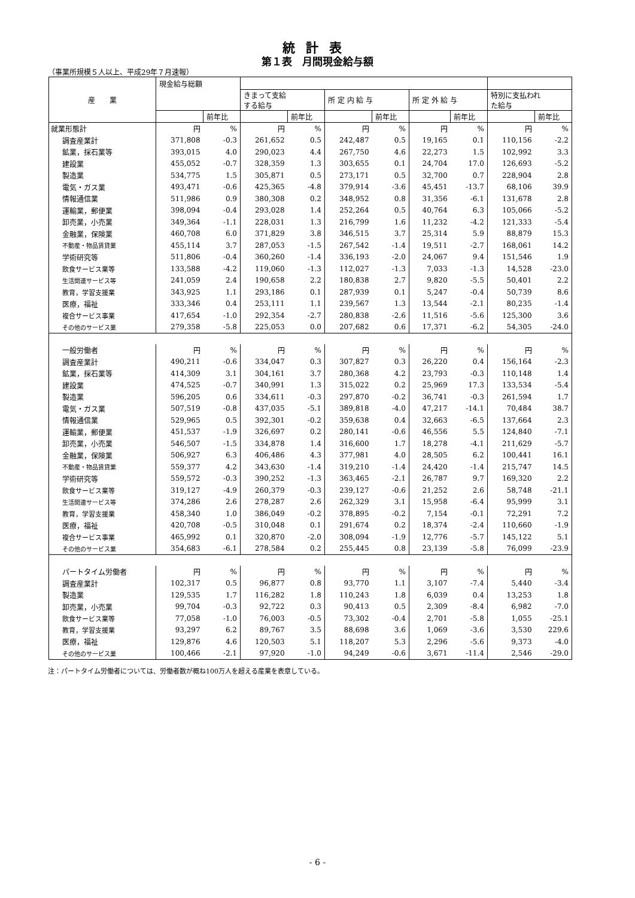統計表
第１表　月間現金給与額
（事業所規模５人以上、平成29年７月速報）
| 産 業 | 現金給与総額 | | | | | | | | | |
| --- | --- | --- | --- | --- | --- | --- | --- | --- | --- | --- |
| | | | きまって支給 する給与 | | 所 定 内 給 与 | | 所 定 外 給 与 | | 特別に支払われ た給与 | |
| | | 前年比 | | 前年比 | | 前年比 | | 前年比 | | 前年比 |
| 就業形態計 | 円 | % | 円 | % | 円 | % | 円 | % | 円 | % |
| 調査産業計 | 371,808 | -0.3 | 261,652 | 0.5 | 242,487 | 0.5 | 19,165 | 0.1 | 110,156 | -2.2 |
| 鉱業，採石業等 | 393,015 | 4.0 | 290,023 | 4.4 | 267,750 | 4.6 | 22,273 | 1.5 | 102,992 | 3.3 |
| 建設業 | 455,052 | -0.7 | 328,359 | 1.3 | 303,655 | 0.1 | 24,704 | 17.0 | 126,693 | -5.2 |
| 製造業 | 534,775 | 1.5 | 305,871 | 0.5 | 273,171 | 0.5 | 32,700 | 0.7 | 228,904 | 2.8 |
| 電気・ガス業 | 493,471 | -0.6 | 425,365 | -4.8 | 379,914 | -3.6 | 45,451 | -13.7 | 68,106 | 39.9 |
| 情報通信業 | 511,986 | 0.9 | 380,308 | 0.2 | 348,952 | 0.8 | 31,356 | -6.1 | 131,678 | 2.8 |
| 運輸業，郵便業 | 398,094 | -0.4 | 293,028 | 1.4 | 252,264 | 0.5 | 40,764 | 6.3 | 105,066 | -5.2 |
| 卸売業，小売業 | 349,364 | -1.1 | 228,031 | 1.3 | 216,799 | 1.6 | 11,232 | -4.2 | 121,333 | -5.4 |
| 金融業，保険業 | 460,708 | 6.0 | 371,829 | 3.8 | 346,515 | 3.7 | 25,314 | 5.9 | 88,879 | 15.3 |
| 不動産・物品賃貸業 | 455,114 | 3.7 | 287,053 | -1.5 | 267,542 | -1.4 | 19,511 | -2.7 | 168,061 | 14.2 |
| 学術研究等 | 511,806 | -0.4 | 360,260 | -1.4 | 336,193 | -2.0 | 24,067 | 9.4 | 151,546 | 1.9 |
| 飲食サービス業等 | 133,588 | -4.2 | 119,060 | -1.3 | 112,027 | -1.3 | 7,033 | -1.3 | 14,528 | -23.0 |
| 生活関連サービス等 | 241,059 | 2.4 | 190,658 | 2.2 | 180,838 | 2.7 | 9,820 | -5.5 | 50,401 | 2.2 |
| 教育，学習支援業 | 343,925 | 1.1 | 293,186 | 0.1 | 287,939 | 0.1 | 5,247 | -0.4 | 50,739 | 8.6 |
| 医療，福祉 | 333,346 | 0.4 | 253,111 | 1.1 | 239,567 | 1.3 | 13,544 | -2.1 | 80,235 | -1.4 |
| 複合サービス事業 | 417,654 | -1.0 | 292,354 | -2.7 | 280,838 | -2.6 | 11,516 | -5.6 | 125,300 | 3.6 |
| その他のサービス業 | 279,358 | -5.8 | 225,053 | 0.0 | 207,682 | 0.6 | 17,371 | -6.2 | 54,305 | -24.0 |
| 一般労働者 | 円 | % | 円 | % | 円 | % | 円 | % | 円 | % |
| 調査産業計 | 490,211 | -0.6 | 334,047 | 0.3 | 307,827 | 0.3 | 26,220 | 0.4 | 156,164 | -2.3 |
| 鉱業，採石業等 | 414,309 | 3.1 | 304,161 | 3.7 | 280,368 | 4.2 | 23,793 | -0.3 | 110,148 | 1.4 |
| 建設業 | 474,525 | -0.7 | 340,991 | 1.3 | 315,022 | 0.2 | 25,969 | 17.3 | 133,534 | -5.4 |
| 製造業 | 596,205 | 0.6 | 334,611 | -0.3 | 297,870 | -0.2 | 36,741 | -0.3 | 261,594 | 1.7 |
| 電気・ガス業 | 507,519 | -0.8 | 437,035 | -5.1 | 389,818 | -4.0 | 47,217 | -14.1 | 70,484 | 38.7 |
| 情報通信業 | 529,965 | 0.5 | 392,301 | -0.2 | 359,638 | 0.4 | 32,663 | -6.5 | 137,664 | 2.3 |
| 運輸業，郵便業 | 451,537 | -1.9 | 326,697 | 0.2 | 280,141 | -0.6 | 46,556 | 5.5 | 124,840 | -7.1 |
| 卸売業，小売業 | 546,507 | -1.5 | 334,878 | 1.4 | 316,600 | 1.7 | 18,278 | -4.1 | 211,629 | -5.7 |
| 金融業，保険業 | 506,927 | 6.3 | 406,486 | 4.3 | 377,981 | 4.0 | 28,505 | 6.2 | 100,441 | 16.1 |
| 不動産・物品賃貸業 | 559,377 | 4.2 | 343,630 | -1.4 | 319,210 | -1.4 | 24,420 | -1.4 | 215,747 | 14.5 |
| 学術研究等 | 559,572 | -0.3 | 390,252 | -1.3 | 363,465 | -2.1 | 26,787 | 9.7 | 169,320 | 2.2 |
| 飲食サービス業等 | 319,127 | -4.9 | 260,379 | -0.3 | 239,127 | -0.6 | 21,252 | 2.6 | 58,748 | -21.1 |
| 生活関連サービス等 | 374,286 | 2.6 | 278,287 | 2.6 | 262,329 | 3.1 | 15,958 | -6.4 | 95,999 | 3.1 |
| 教育，学習支援業 | 458,340 | 1.0 | 386,049 | -0.2 | 378,895 | -0.2 | 7,154 | -0.1 | 72,291 | 7.2 |
| 医療，福祉 | 420,708 | -0.5 | 310,048 | 0.1 | 291,674 | 0.2 | 18,374 | -2.4 | 110,660 | -1.9 |
| 複合サービス事業 | 465,992 | 0.1 | 320,870 | -2.0 | 308,094 | -1.9 | 12,776 | -5.7 | 145,122 | 5.1 |
| その他のサービス業 | 354,683 | -6.1 | 278,584 | 0.2 | 255,445 | 0.8 | 23,139 | -5.8 | 76,099 | -23.9 |
| パートタイム労働者 | 円 | % | 円 | % | 円 | % | 円 | % | 円 | % |
| 調査産業計 | 102,317 | 0.5 | 96,877 | 0.8 | 93,770 | 1.1 | 3,107 | -7.4 | 5,440 | -3.4 |
| 製造業 | 129,535 | 1.7 | 116,282 | 1.8 | 110,243 | 1.8 | 6,039 | 0.4 | 13,253 | 1.8 |
| 卸売業，小売業 | 99,704 | -0.3 | 92,722 | 0.3 | 90,413 | 0.5 | 2,309 | -8.4 | 6,982 | -7.0 |
| 飲食サービス業等 | 77,058 | -1.0 | 76,003 | -0.5 | 73,302 | -0.4 | 2,701 | -5.8 | 1,055 | -25.1 |
| 教育，学習支援業 | 93,297 | 6.2 | 89,767 | 3.5 | 88,698 | 3.6 | 1,069 | -3.6 | 3,530 | 229.6 |
| 医療，福祉 | 129,876 | 4.6 | 120,503 | 5.1 | 118,207 | 5.3 | 2,296 | -5.6 | 9,373 | -4.0 |
| その他のサービス業 | 100,466 | -2.1 | 97,920 | -1.0 | 94,249 | -0.6 | 3,671 | -11.4 | 2,546 | -29.0 |
注：パートタイム労働者については、労働者数が概ね100万人を超える産業を表章している。
- 6 -